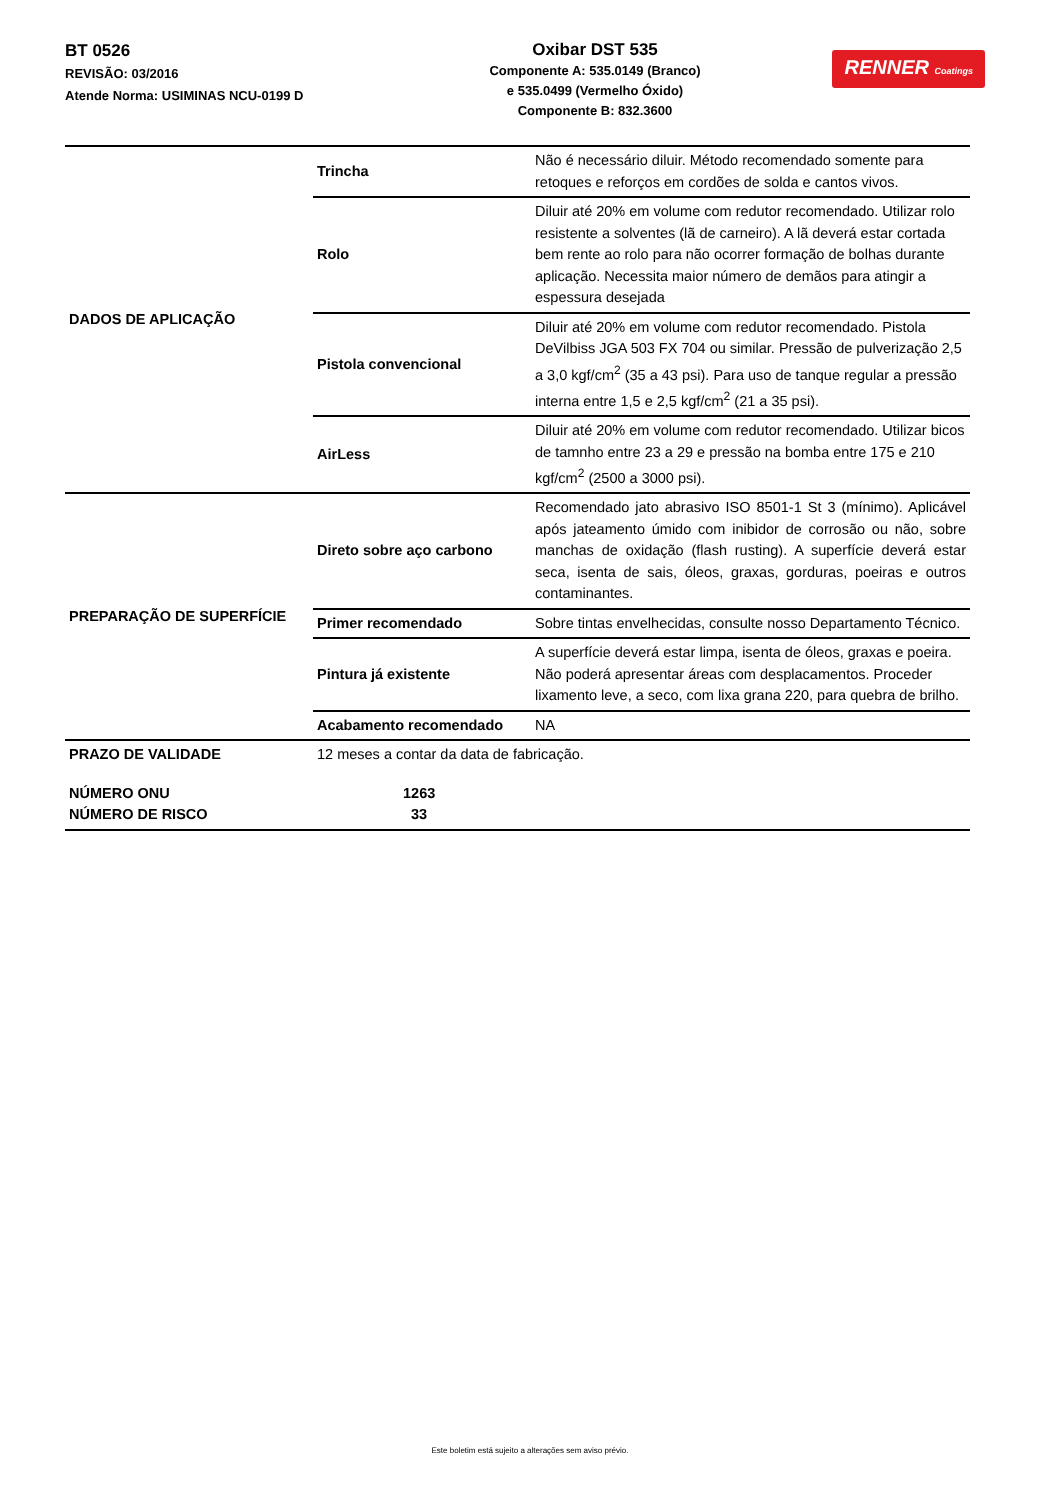BT 0526
REVISÃO: 03/2016
Atende Norma: USIMINAS NCU-0199 D
Oxibar DST 535
Componente A: 535.0149 (Branco)
e 535.0499 (Vermelho Óxido)
Componente B: 832.3600
RENNER Coatings
| DADOS DE APLICAÇÃO | Trincha | Não é necessário diluir. Método recomendado somente para retoques e reforços em cordões de solda e cantos vivos. |
| | Rolo | Diluir até 20% em volume com redutor recomendado. Utilizar rolo resistente a solventes (lã de carneiro). A lã deverá estar cortada bem rente ao rolo para não ocorrer formação de bolhas durante aplicação. Necessita maior número de demãos para atingir a espessura desejada |
| | Pistola convencional | Diluir até 20% em volume com redutor recomendado. Pistola DeVilbiss JGA 503 FX 704 ou similar. Pressão de pulverização 2,5 a 3,0 kgf/cm<sup>2</sup> (35 a 43 psi). Para uso de tanque regular a pressão interna entre 1,5 e 2,5 kgf/cm<sup>2</sup> (21 a 35 psi). |
| | AirLess | Diluir até 20% em volume com redutor recomendado. Utilizar bicos de tamnho entre 23 a 29 e pressão na bomba entre 175 e 210 kgf/cm<sup>2</sup> (2500 a 3000 psi). |
| PREPARAÇÃO DE SUPERFÍCIE | Direto sobre aço carbono | Recomendado jato abrasivo ISO 8501-1 St 3 (mínimo). Aplicável após jateamento úmido com inibidor de corrosão ou não, sobre manchas de oxidação (flash rusting). A superfície deverá estar seca, isenta de sais, óleos, graxas, gorduras, poeiras e outros contaminantes. |
| | Primer recomendado | Sobre tintas envelhecidas, consulte nosso Departamento Técnico. |
| | Pintura já existente | A superfície deverá estar limpa, isenta de óleos, graxas e poeira. Não poderá apresentar áreas com desplacamentos. Proceder lixamento leve, a seco, com lixa grana 220, para quebra de brilho. |
| | Acabamento recomendado | NA |
| PRAZO DE VALIDADE | 12 meses a contar da data de fabricação. | |
| NÚMERO ONU NÚMERO DE RISCO | 1263 33 | |
Este boletim está sujeito a alterações sem aviso prévio.